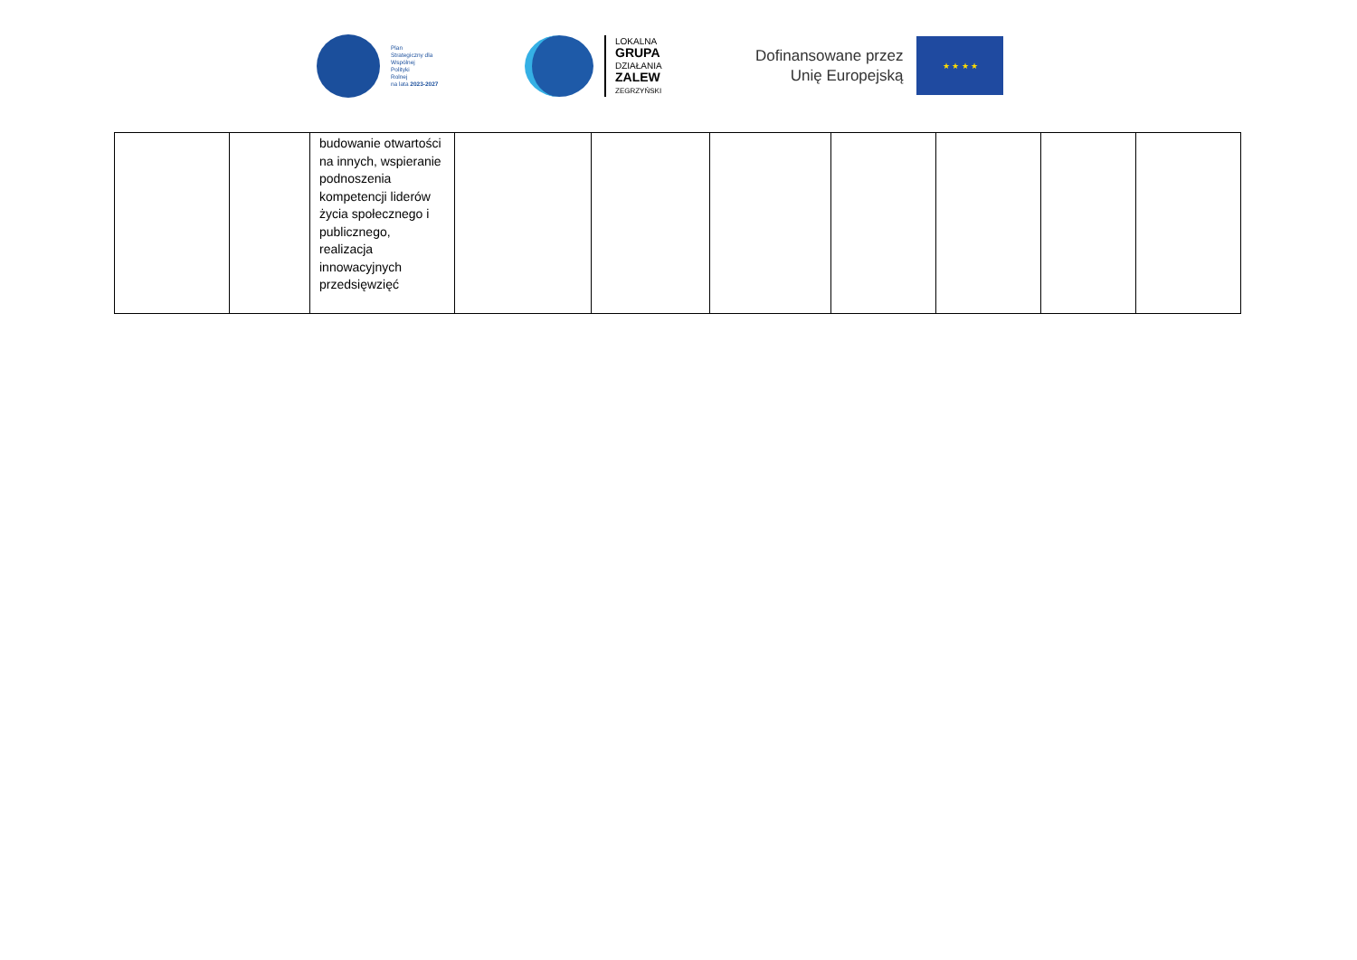Plan
Strategiczny dla
Wspólnej
Polityki
Rolnej
na lata 2023-2027
LOKALNA
GRUPA
DZIAŁANIA
ZALEW
ZEGRZYŃSKI
Dofinansowane przez
Unię Europejską
★ ★ ★ ★
| | | budowanie otwartości na innych, wspieranie podnoszenia kompetencji liderów życia społecznego i publicznego, realizacja innowacyjnych przedsięwzięć | | | | | | | |